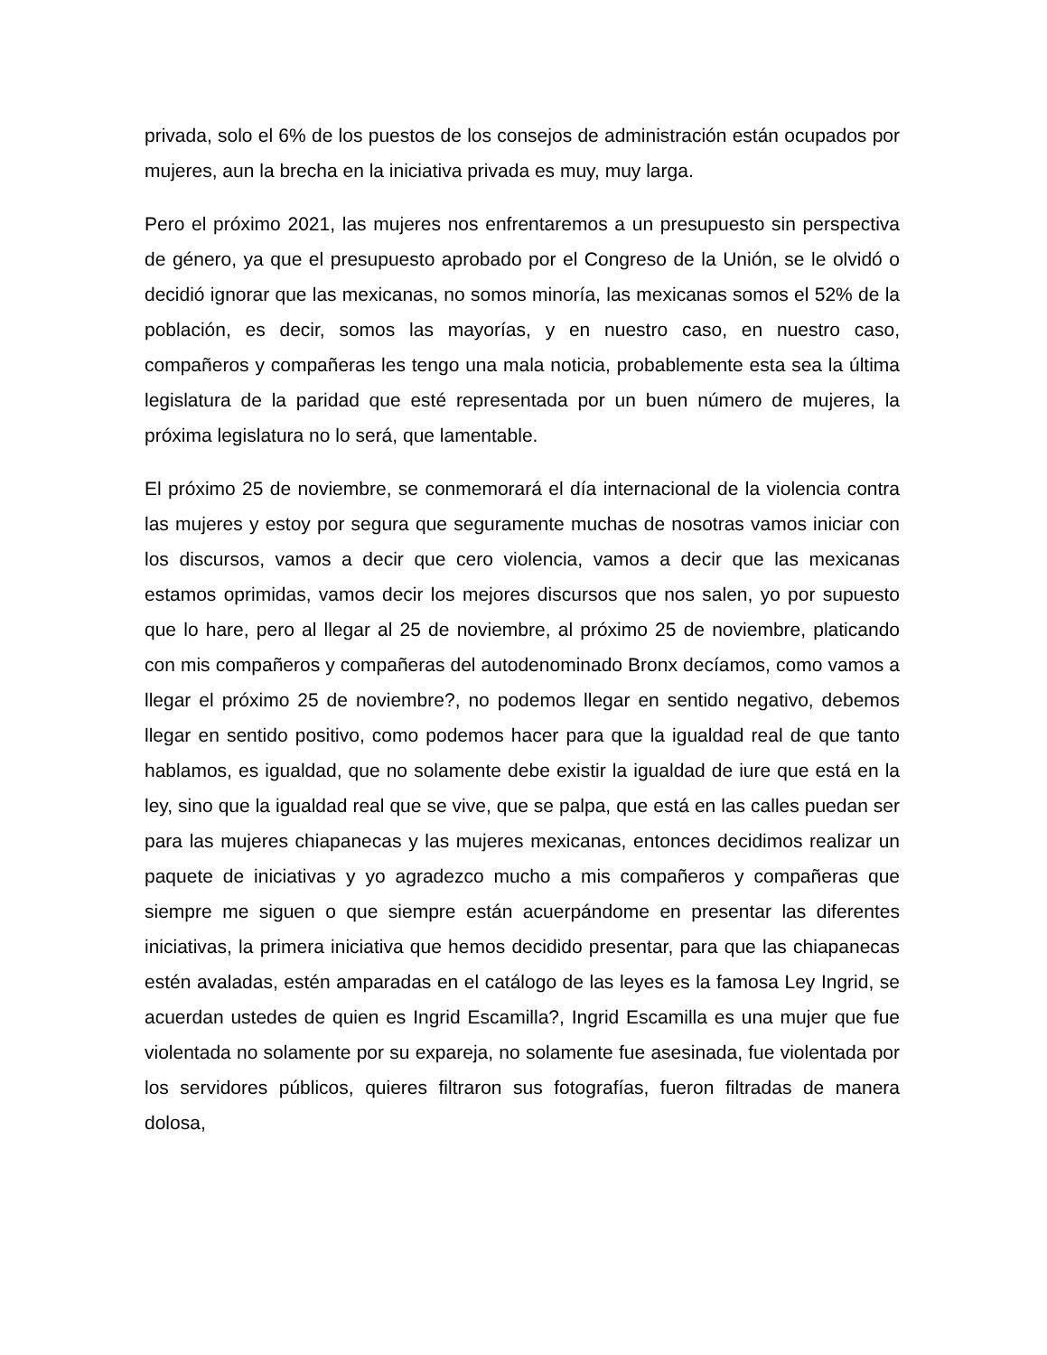privada, solo el 6% de los puestos de los consejos de administración están ocupados por mujeres, aun la brecha en la iniciativa privada es muy, muy larga.
Pero el próximo 2021, las mujeres nos enfrentaremos a un presupuesto sin perspectiva de género, ya que el presupuesto aprobado por el Congreso de la Unión, se le olvidó o decidió ignorar que las mexicanas, no somos minoría, las mexicanas somos el 52% de la población, es decir, somos las mayorías, y en nuestro caso, en nuestro caso, compañeros y compañeras les tengo una mala noticia, probablemente esta sea la última legislatura de la paridad que esté representada por un buen número de mujeres, la próxima legislatura no lo será, que lamentable.
El próximo 25 de noviembre, se conmemorará el día internacional de la violencia contra las mujeres y estoy por segura que seguramente muchas de nosotras vamos iniciar con los discursos, vamos a decir que cero violencia, vamos a decir que las mexicanas estamos oprimidas, vamos decir los mejores discursos que nos salen, yo por supuesto que lo hare, pero al llegar al 25 de noviembre, al próximo 25 de noviembre, platicando con mis compañeros y compañeras del autodenominado Bronx decíamos, como vamos a llegar el próximo 25 de noviembre?, no podemos llegar en sentido negativo, debemos llegar en sentido positivo, como podemos hacer para que la igualdad real de que tanto hablamos, es igualdad, que no solamente debe existir la igualdad de iure que está en la ley, sino que la igualdad real que se vive, que se palpa, que está en las calles puedan ser para las mujeres chiapanecas y las mujeres mexicanas, entonces decidimos realizar un paquete de iniciativas y yo agradezco mucho a mis compañeros y compañeras que siempre me siguen o que siempre están acuerpándome en presentar las diferentes iniciativas, la primera iniciativa que hemos decidido presentar, para que las chiapanecas estén avaladas, estén amparadas en el catálogo de las leyes es la famosa Ley Ingrid, se acuerdan ustedes de quien es Ingrid Escamilla?, Ingrid Escamilla es una mujer que fue violentada no solamente por su expareja, no solamente fue asesinada, fue violentada por los servidores públicos, quieres filtraron sus fotografías, fueron filtradas de manera dolosa,